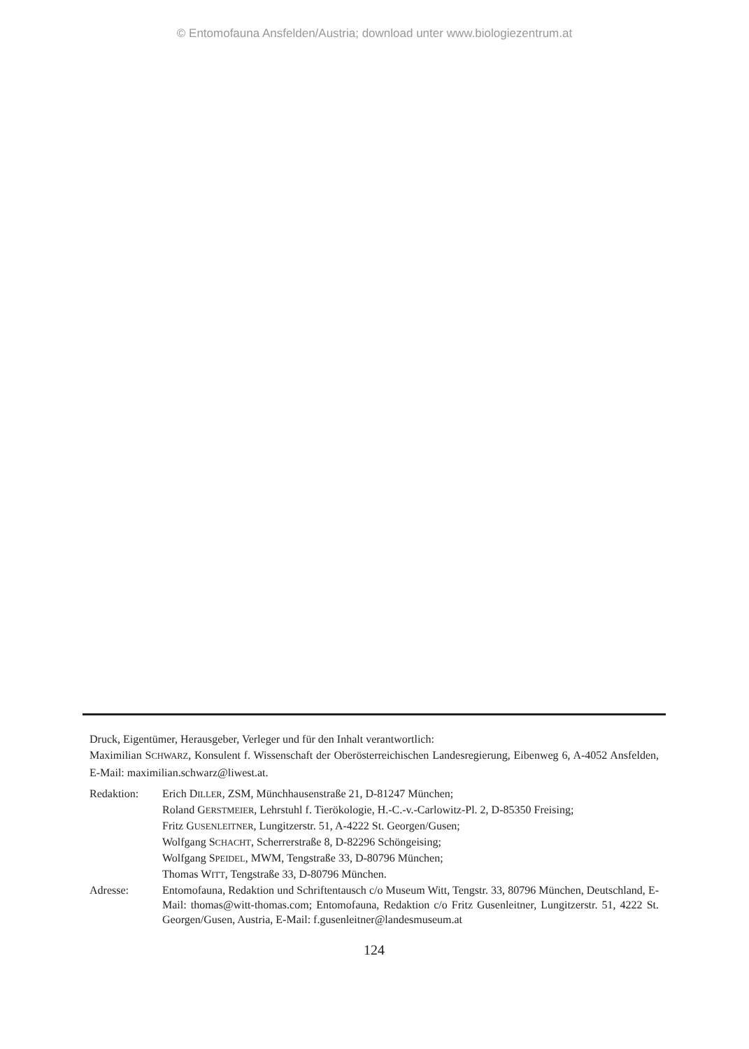© Entomofauna Ansfelden/Austria; download unter www.biologiezentrum.at
Druck, Eigentümer, Herausgeber, Verleger und für den Inhalt verantwortlich:
Maximilian SCHWARZ, Konsulent f. Wissenschaft der Oberösterreichischen Landesregierung, Eibenweg 6, A-4052 Ansfelden, E-Mail: maximilian.schwarz@liwest.at.
| Redaktion: | Erich D ILLER , ZSM, Münchhausenstraße 21, D-81247 München; Roland G ERSTMEIER , Lehrstuhl f. Tierökologie, H.-C.-v.-Carlowitz-Pl. 2, D-85350 Freising; Fritz G USENLEITNER , Lungitzerstr. 51, A-4222 St. Georgen/Gusen; Wolfgang S CHACHT , Scherrerstraße 8, D-82296 Schöngeising; Wolfgang S PEIDEL , MWM, Tengstraße 33, D-80796 München; Thomas W ITT , Tengstraße 33, D-80796 München. |
| Adresse: | Entomofauna, Redaktion und Schriftentausch c/o Museum Witt, Tengstr. 33, 80796 München, Deutschland, E-Mail: thomas@witt-thomas.com; Entomofauna, Redaktion c/o Fritz Gusenleitner, Lungitzerstr. 51, 4222 St. Georgen/Gusen, Austria, E-Mail: f.gusenleitner@landesmuseum.at |
124